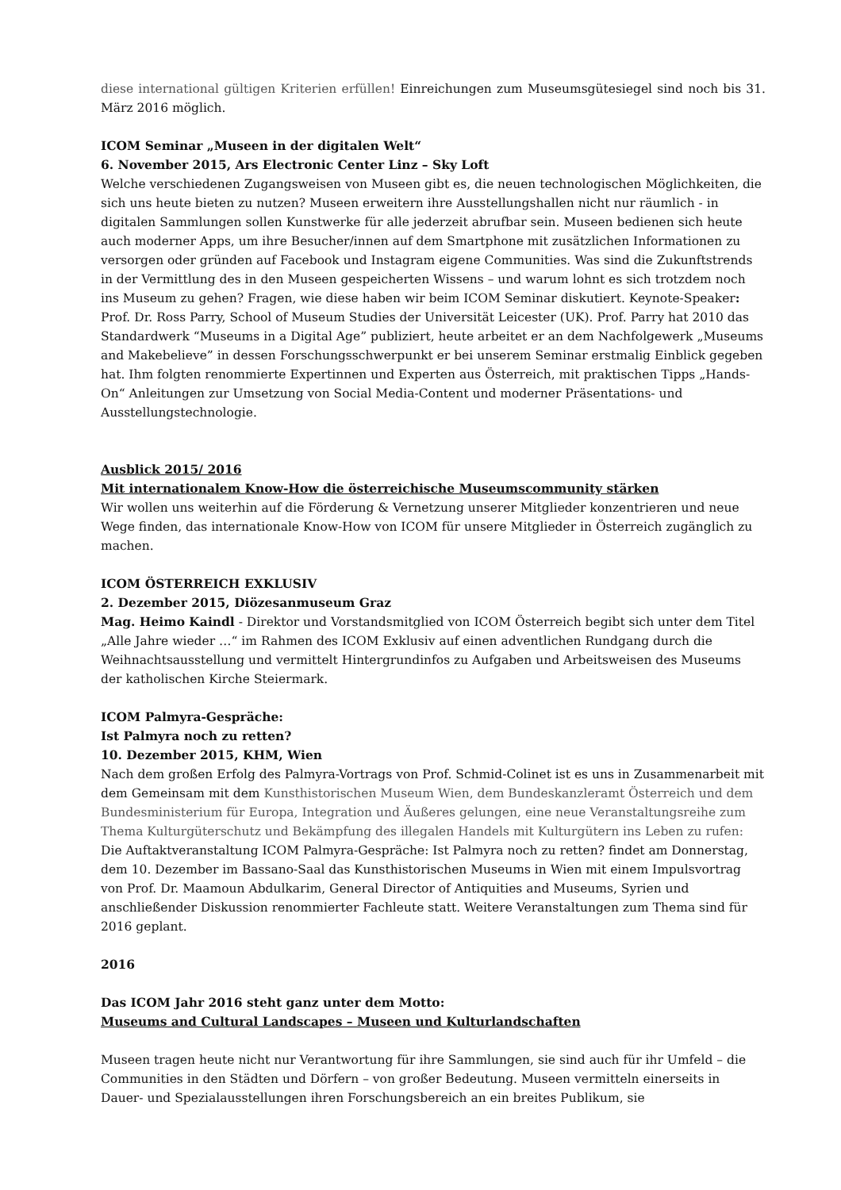diese international gültigen Kriterien erfüllen! Einreichungen zum Museumsgütesiegel sind noch bis 31. März 2016 möglich.
ICOM Seminar „Museen in der digitalen Welt“
6. November 2015, Ars Electronic Center Linz – Sky Loft
Welche verschiedenen Zugangsweisen von Museen gibt es, die neuen technologischen Möglichkeiten, die sich uns heute bieten zu nutzen? Museen erweitern ihre Ausstellungshallen nicht nur räumlich - in digitalen Sammlungen sollen Kunstwerke für alle jederzeit abrufbar sein. Museen bedienen sich heute auch moderner Apps, um ihre Besucher/innen auf dem Smartphone mit zusätzlichen Informationen zu versorgen oder gründen auf Facebook und Instagram eigene Communities. Was sind die Zukunftstrends in der Vermittlung des in den Museen gespeicherten Wissens – und warum lohnt es sich trotzdem noch ins Museum zu gehen? Fragen, wie diese haben wir beim ICOM Seminar diskutiert. Keynote-Speaker: Prof. Dr. Ross Parry, School of Museum Studies der Universität Leicester (UK). Prof. Parry hat 2010 das Standardwerk “Museums in a Digital Age” publiziert, heute arbeitet er an dem Nachfolgewerk „Museums and Makebelieve” in dessen Forschungsschwerpunkt er bei unserem Seminar erstmalig Einblick gegeben hat. Ihm folgten renommierte Expertinnen und Experten aus Österreich, mit praktischen Tipps „Hands-On“ Anleitungen zur Umsetzung von Social Media-Content und moderner Präsentations- und Ausstellungstechnologie.
Ausblick 2015/ 2016
Mit internationalem Know-How die österreichische Museumscommunity stärken
Wir wollen uns weiterhin auf die Förderung & Vernetzung unserer Mitglieder konzentrieren und neue Wege finden, das internationale Know-How von ICOM für unsere Mitglieder in Österreich zugänglich zu machen.
ICOM ÖSTERREICH EXKLUSIV
2. Dezember 2015, Diözesanmuseum Graz
Mag. Heimo Kaindl - Direktor und Vorstandsmitglied von ICOM Österreich begibt sich unter dem Titel „Alle Jahre wieder …“ im Rahmen des ICOM Exklusiv auf einen adventlichen Rundgang durch die Weihnachtsausstellung und vermittelt Hintergrundinfos zu Aufgaben und Arbeitsweisen des Museums der katholischen Kirche Steiermark.
ICOM Palmyra-Gespräche:
Ist Palmyra noch zu retten?
10. Dezember 2015, KHM, Wien
Nach dem großen Erfolg des Palmyra-Vortrags von Prof. Schmid-Colinet ist es uns in Zusammenarbeit mit dem Gemeinsam mit dem Kunsthistorischen Museum Wien, dem Bundeskanzleramt Österreich und dem Bundesministerium für Europa, Integration und Äußeres gelungen, eine neue Veranstaltungsreihe zum Thema Kulturgüterschutz und Bekämpfung des illegalen Handels mit Kulturgütern ins Leben zu rufen: Die Auftaktveranstaltung ICOM Palmyra-Gespräche: Ist Palmyra noch zu retten? findet am Donnerstag, dem 10. Dezember im Bassano-Saal das Kunsthistorischen Museums in Wien mit einem Impulsvortrag von Prof. Dr. Maamoun Abdulkarim, General Director of Antiquities and Museums, Syrien und anschließender Diskussion renommierter Fachleute statt. Weitere Veranstaltungen zum Thema sind für 2016 geplant.
2016
Das ICOM Jahr 2016 steht ganz unter dem Motto:
Museums and Cultural Landscapes – Museen und Kulturlandschaften
Museen tragen heute nicht nur Verantwortung für ihre Sammlungen, sie sind auch für ihr Umfeld – die Communities in den Städten und Dörfern – von großer Bedeutung. Museen vermitteln einerseits in Dauer- und Spezialausstellungen ihren Forschungsbereich an ein breites Publikum, sie